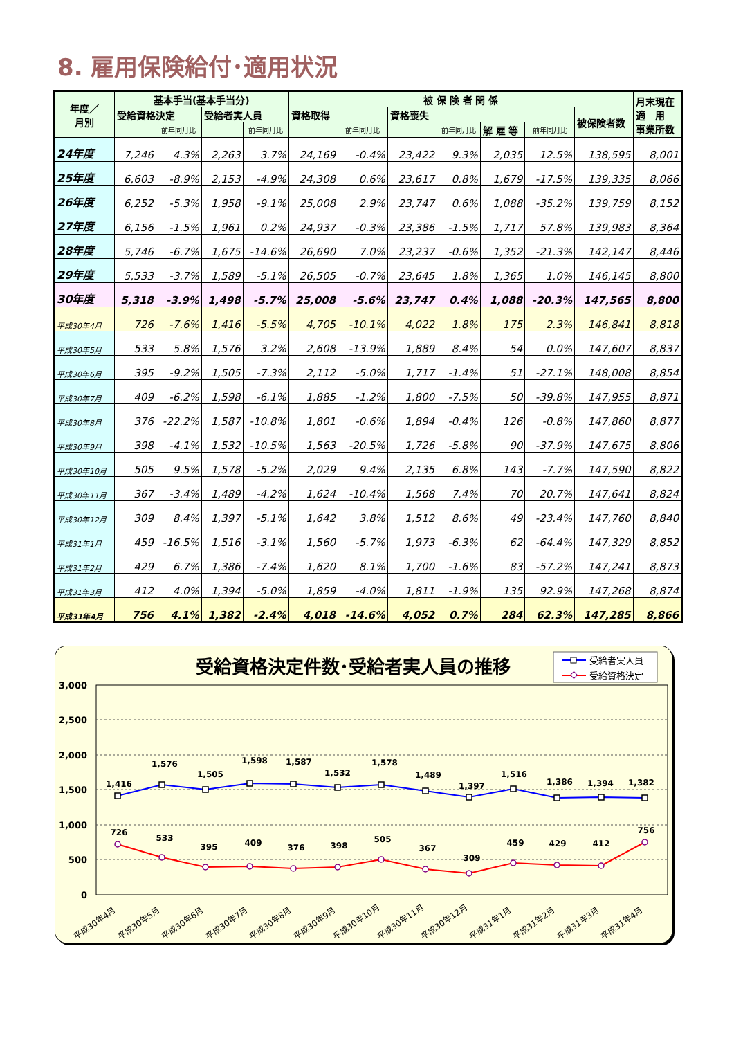8. 雇用保険給付･適用状況
| 年度／ 月別 | 基本手当(基本手当分) | | | | 被 保 険 者 関 係 | | | | | | | 月末現在 適 用 事業所数 |
| --- | --- | --- | --- | --- | --- | --- | --- | --- | --- | --- | --- | --- |
| | 受給資格決定 | | 受給者実人員 | | 資格取得 | | 資格喪失 | | | | 被保険者数 | |
| | | 前年同月比 | | 前年同月比 | | 前年同月比 | | 前年同月比 | 解 雇 等 | 前年同月比 | | |
| 24年度 | 7,246 | 4.3% | 2,263 | 3.7% | 24,169 | -0.4% | 23,422 | 9.3% | 2,035 | 12.5% | 138,595 | 8,001 |
| 25年度 | 6,603 | -8.9% | 2,153 | -4.9% | 24,308 | 0.6% | 23,617 | 0.8% | 1,679 | -17.5% | 139,335 | 8,066 |
| 26年度 | 6,252 | -5.3% | 1,958 | -9.1% | 25,008 | 2.9% | 23,747 | 0.6% | 1,088 | -35.2% | 139,759 | 8,152 |
| 27年度 | 6,156 | -1.5% | 1,961 | 0.2% | 24,937 | -0.3% | 23,386 | -1.5% | 1,717 | 57.8% | 139,983 | 8,364 |
| 28年度 | 5,746 | -6.7% | 1,675 | -14.6% | 26,690 | 7.0% | 23,237 | -0.6% | 1,352 | -21.3% | 142,147 | 8,446 |
| 29年度 | 5,533 | -3.7% | 1,589 | -5.1% | 26,505 | -0.7% | 23,645 | 1.8% | 1,365 | 1.0% | 146,145 | 8,800 |
| 30年度 | 5,318 | -3.9% | 1,498 | -5.7% | 25,008 | -5.6% | 23,747 | 0.4% | 1,088 | -20.3% | 147,565 | 8,800 |
| 平成30年4月 | 726 | -7.6% | 1,416 | -5.5% | 4,705 | -10.1% | 4,022 | 1.8% | 175 | 2.3% | 146,841 | 8,818 |
| 平成30年5月 | 533 | 5.8% | 1,576 | 3.2% | 2,608 | -13.9% | 1,889 | 8.4% | 54 | 0.0% | 147,607 | 8,837 |
| 平成30年6月 | 395 | -9.2% | 1,505 | -7.3% | 2,112 | -5.0% | 1,717 | -1.4% | 51 | -27.1% | 148,008 | 8,854 |
| 平成30年7月 | 409 | -6.2% | 1,598 | -6.1% | 1,885 | -1.2% | 1,800 | -7.5% | 50 | -39.8% | 147,955 | 8,871 |
| 平成30年8月 | 376 | -22.2% | 1,587 | -10.8% | 1,801 | -0.6% | 1,894 | -0.4% | 126 | -0.8% | 147,860 | 8,877 |
| 平成30年9月 | 398 | -4.1% | 1,532 | -10.5% | 1,563 | -20.5% | 1,726 | -5.8% | 90 | -37.9% | 147,675 | 8,806 |
| 平成30年10月 | 505 | 9.5% | 1,578 | -5.2% | 2,029 | 9.4% | 2,135 | 6.8% | 143 | -7.7% | 147,590 | 8,822 |
| 平成30年11月 | 367 | -3.4% | 1,489 | -4.2% | 1,624 | -10.4% | 1,568 | 7.4% | 70 | 20.7% | 147,641 | 8,824 |
| 平成30年12月 | 309 | 8.4% | 1,397 | -5.1% | 1,642 | 3.8% | 1,512 | 8.6% | 49 | -23.4% | 147,760 | 8,840 |
| 平成31年1月 | 459 | -16.5% | 1,516 | -3.1% | 1,560 | -5.7% | 1,973 | -6.3% | 62 | -64.4% | 147,329 | 8,852 |
| 平成31年2月 | 429 | 6.7% | 1,386 | -7.4% | 1,620 | 8.1% | 1,700 | -1.6% | 83 | -57.2% | 147,241 | 8,873 |
| 平成31年3月 | 412 | 4.0% | 1,394 | -5.0% | 1,859 | -4.0% | 1,811 | -1.9% | 135 | 92.9% | 147,268 | 8,874 |
| 平成31年4月 | 756 | 4.1% | 1,382 | -2.4% | 4,018 | -14.6% | 4,052 | 0.7% | 284 | 62.3% | 147,285 | 8,866 |
受給資格決定件数･受給者実人員の推移
受給者実人員
受給資格決定
3,000
2,500
2,000
1,500
1,000
500
0
1,416
1,576
1,505
1,598
1,587
1,532
1,578
1,489
1,397
1,516
1,386
1,394
1,382
726
533
395
409
376
398
505
367
309
459
429
412
756
平成30年4月
平成30年5月
平成30年6月
平成30年7月
平成30年8月
平成30年9月
平成30年10月
平成30年11月
平成30年12月
平成31年1月
平成31年2月
平成31年3月
平成31年4月